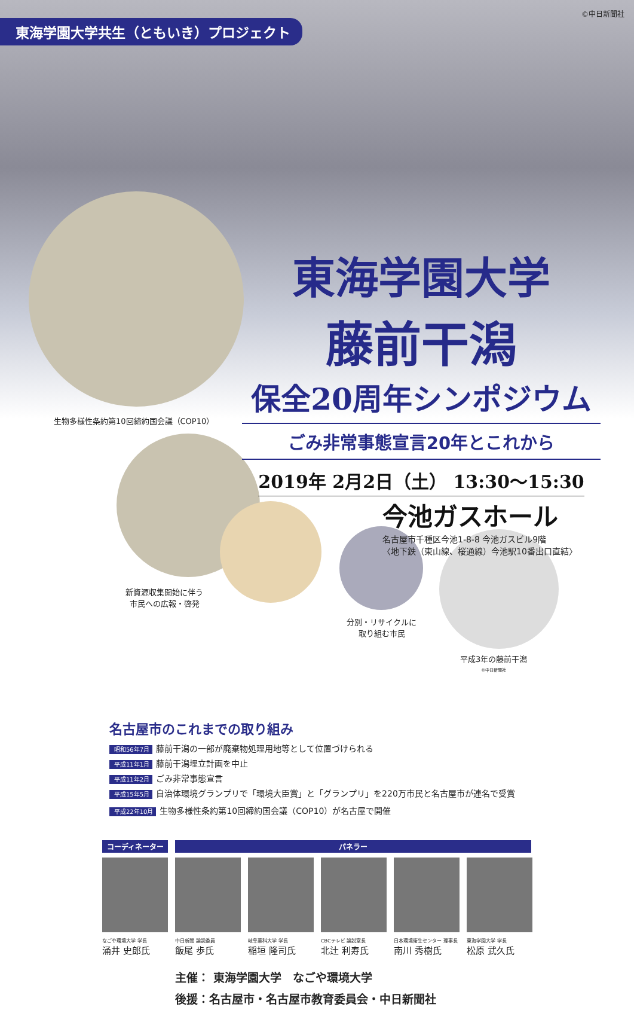生物多様性条約第10回締約国会議（COP10）
新資源収集開始に伴う
市民への広報・啓発
分別・リサイクルに
取り組む市民
平成3年の藤前干潟
©中日新聞社
東海学園大学共生（ともいき）プロジェクト
©中日新聞社
東海学園大学
藤前干潟
保全20周年シンポジウム
ごみ非常事態宣言20年とこれから
2019年 2月2日（土） 13:30〜15:30
今池ガスホール
名古屋市千種区今池1-8-8 今池ガスビル9階
〈地下鉄（東山線、桜通線）今池駅10番出口直結〉
名古屋市のこれまでの取り組み
昭和56年7月 藤前干潟の一部が廃棄物処理用地等として位置づけられる
平成11年1月 藤前干潟埋立計画を中止
平成11年2月 ごみ非常事態宣言
平成15年5月 自治体環境グランプリで「環境大臣賞」と「グランプリ」を220万市民と名古屋市が連名で受賞
平成22年10月 生物多様性条約第10回締約国会議（COP10）が名古屋で開催
コーディネーター パネラー
なごや環境大学 学長
涌井 史郎氏
中日新聞 論説委員
飯尾 歩氏
岐阜薬科大学 学長
稲垣 隆司氏
CBCテレビ 論説室長
北辻 利寿氏
日本環境衛生センター 理事長
南川 秀樹氏
東海学園大学 学長
松原 武久氏
主催： 東海学園大学　なごや環境大学
後援：名古屋市・名古屋市教育委員会・中日新聞社